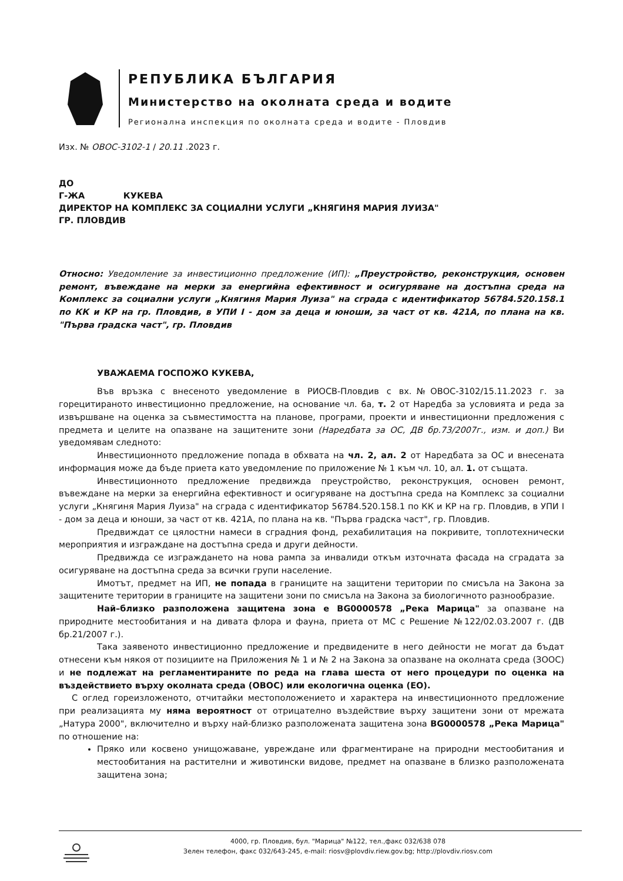РЕПУБЛИКА БЪЛГАРИЯ
Министерство на околната среда и водите
Регионална инспекция по околната среда и водите - Пловдив
Изх. № ОВОС-3102-1 / 20.11 .2023 г.
ДО
Г-ЖА КУКЕВА
ДИРЕКТОР НА КОМПЛЕКС ЗА СОЦИАЛНИ УСЛУГИ „КНЯГИНЯ МАРИЯ ЛУИЗА"
ГР. ПЛОВДИВ
Относно: Уведомление за инвестиционно предложение (ИП): „Преустройство, реконструкция, основен ремонт, въвеждане на мерки за енергийна ефективност и осигуряване на достъпна среда на Комплекс за социални услуги „Княгиня Мария Луиза" на сграда с идентификатор 56784.520.158.1 по КК и КР на гр. Пловдив, в УПИ I - дом за деца и юноши, за част от кв. 421А, по плана на кв. "Първа градска част", гр. Пловдив
УВАЖАЕМА ГОСПОЖО КУКЕВА,
Във връзка с внесеното уведомление в РИОСВ-Пловдив с вх.№ОВОС-3102/15.11.2023 г. за горецитираното инвестиционно предложение, на основание чл. 6а, т. 2 от Наредба за условията и реда за извършване на оценка за съвместимостта на планове, програми, проекти и инвестиционни предложения с предмета и целите на опазване на защитените зони (Наредбата за ОС, ДВ бр.73/2007г., изм. и доп.) Ви уведомявам следното:
Инвестиционното предложение попада в обхвата на чл. 2, ал. 2 от Наредбата за ОС и внесената информация може да бъде приета като уведомление по приложение № 1 към чл. 10, ал. 1. от същата.
Инвестиционното предложение предвижда преустройство, реконструкция, основен ремонт, въвеждане на мерки за енергийна ефективност и осигуряване на достъпна среда на Комплекс за социални услуги „Княгиня Мария Луиза" на сграда с идентификатор 56784.520.158.1 по КК и КР на гр. Пловдив, в УПИ I - дом за деца и юноши, за част от кв. 421А, по плана на кв. "Първа градска част", гр. Пловдив.
Предвиждат се цялостни намеси в сградния фонд, рехабилитация на покривите, топлотехнически мероприятия и изграждане на достъпна среда и други дейности.
Предвижда се изграждането на нова рампа за инвалиди откъм източната фасада на сградата за осигуряване на достъпна среда за всички групи население.
Имотът, предмет на ИП, не попада в границите на защитени територии по смисъла на Закона за защитените територии в границите на защитени зони по смисъла на Закона за биологичното разнообразие.
Най–близко разположена защитена зона е BG0000578 „Река Марица" за опазване на природните местообитания и на дивата флора и фауна, приета от МС с Решение №122/02.03.2007 г. (ДВ бр.21/2007 г.).
Така заявеното инвестиционно предложение и предвидените в него дейности не могат да бъдат отнесени към някоя от позициите на Приложения № 1 и № 2 на Закона за опазване на околната среда (ЗООС) и не подлежат на регламентираните по реда на глава шеста от него процедури по оценка на въздействието върху околната среда (ОВОС) или екологична оценка (ЕО).
С оглед гореизложеното, отчитайки местоположението и характера на инвестиционното предложение при реализацията му няма вероятност от отрицателно въздействие върху защитени зони от мрежата „Натура 2000", включително и върху най-близко разположената защитена зона BG0000578 „Река Марица" по отношение на:
Пряко или косвено унищожаване, увреждане или фрагментиране на природни местообитания и местообитания на растителни и животински видове, предмет на опазване в близко разположената защитена зона;
4000, гр. Пловдив, бул. "Марица" №122, тел.,факс 032/638 078
Зелен телефон, факс 032/643-245, e-mail: riosv@plovdiv.riew.gov.bg; http://plovdiv.riosv.com